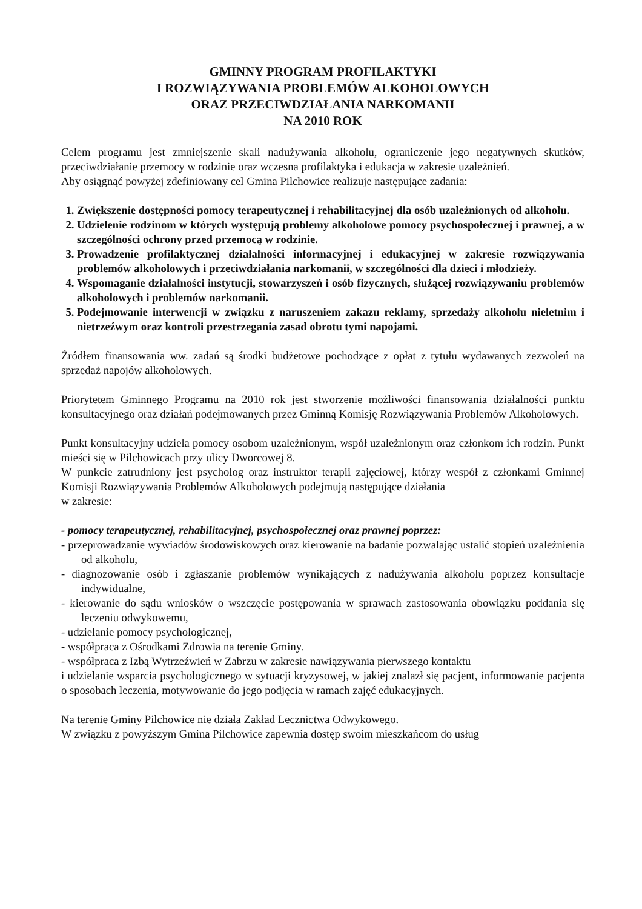GMINNY PROGRAM PROFILAKTYKI
I ROZWIĄZYWANIA PROBLEMÓW ALKOHOLOWYCH
ORAZ PRZECIWDZIAŁANIA NARKOMANII
NA 2010 ROK
Celem programu jest zmniejszenie skali nadużywania alkoholu, ograniczenie jego negatywnych skutków, przeciwdziałanie przemocy w rodzinie oraz wczesna profilaktyka i edukacja w zakresie uzależnień.
Aby osiągnąć powyżej zdefiniowany cel Gmina Pilchowice realizuje następujące zadania:
1. Zwiększenie dostępności pomocy terapeutycznej i rehabilitacyjnej dla osób uzależnionych od alkoholu.
2. Udzielenie rodzinom w których występują problemy alkoholowe pomocy psychospołecznej i prawnej, a w szczególności ochrony przed przemocą w rodzinie.
3. Prowadzenie profilaktycznej działalności informacyjnej i edukacyjnej w zakresie rozwiązywania problemów alkoholowych i przeciwdziałania narkomanii, w szczególności dla dzieci i młodzieży.
4. Wspomaganie działalności instytucji, stowarzyszeń i osób fizycznych, służącej rozwiązywaniu problemów alkoholowych i problemów narkomanii.
5. Podejmowanie interwencji w związku z naruszeniem zakazu reklamy, sprzedaży alkoholu nieletnim i nietrzeźwym oraz kontroli przestrzegania zasad obrotu tymi napojami.
Źródłem finansowania ww. zadań są środki budżetowe pochodzące z opłat z tytułu wydawanych zezwoleń na sprzedaż napojów alkoholowych.
Priorytetem Gminnego Programu na 2010 rok jest stworzenie możliwości finansowania działalności punktu konsultacyjnego oraz działań podejmowanych przez Gminną Komisję Rozwiązywania Problemów Alkoholowych.
Punkt konsultacyjny udziela pomocy osobom uzależnionym, współ uzależnionym oraz członkom ich rodzin. Punkt mieści się w Pilchowicach przy ulicy Dworcowej 8.
W punkcie zatrudniony jest psycholog oraz instruktor terapii zajęciowej, którzy wespół z członkami Gminnej Komisji Rozwiązywania Problemów Alkoholowych podejmują następujące działania
w zakresie:
- pomocy terapeutycznej, rehabilitacyjnej, psychospołecznej oraz prawnej poprzez:
- przeprowadzanie wywiadów środowiskowych oraz kierowanie na badanie pozwalając ustalić stopień uzależnienia od alkoholu,
- diagnozowanie osób i zgłaszanie problemów wynikających z nadużywania alkoholu poprzez konsultacje indywidualne,
- kierowanie do sądu wniosków o wszczęcie postępowania w sprawach zastosowania obowiązku poddania się leczeniu odwykowemu,
- udzielanie pomocy psychologicznej,
- współpraca z Ośrodkami Zdrowia na terenie Gminy.
- współpraca z Izbą Wytrzeźwień w Zabrzu w zakresie nawiązywania pierwszego kontaktu
i udzielanie wsparcia psychologicznego w sytuacji kryzysowej, w jakiej znalazł się pacjent, informowanie pacjenta o sposobach leczenia, motywowanie do jego podjęcia w ramach zajęć edukacyjnych.
Na terenie Gminy Pilchowice nie działa Zakład Lecznictwa Odwykowego.
W związku z powyższym Gmina Pilchowice zapewnia dostęp swoim mieszkańcom do usług